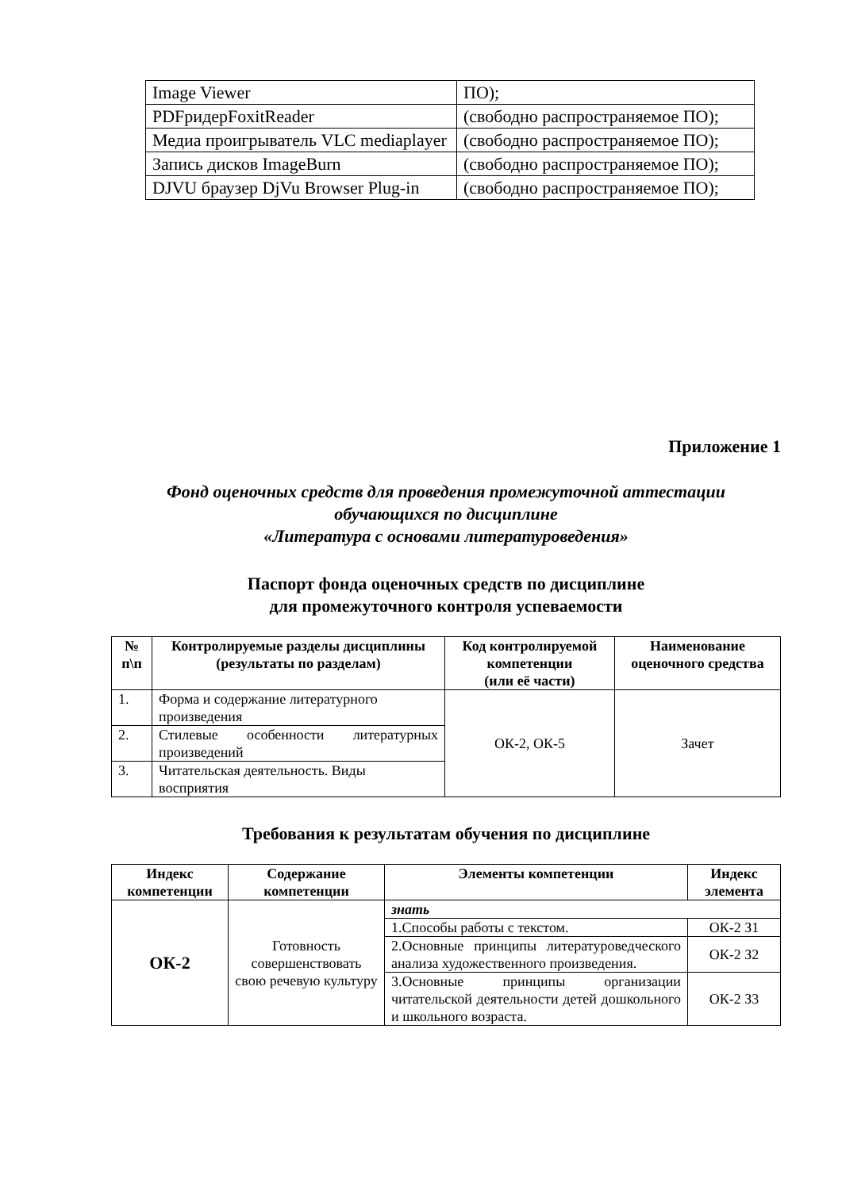| Image Viewer | ПО); |
| PDFридерFoxitReader | (свободно распространяемое ПО); |
| Медиа проигрыватель VLC mediaplayer | (свободно распространяемое ПО); |
| Запись дисков ImageBurn | (свободно распространяемое ПО); |
| DJVU браузер DjVu Browser Plug-in | (свободно распространяемое ПО); |
Приложение 1
Фонд оценочных средств для проведения промежуточной аттестации
обучающихся по дисциплине
«Литература с основами литературоведения»
Паспорт фонда оценочных средств по дисциплине
для промежуточного контроля успеваемости
| № п\п | Контролируемые разделы дисциплины (результаты по разделам) | Код контролируемой компетенции (или её части) | Наименование оценочного средства |
| --- | --- | --- | --- |
| 1. | Форма и содержание литературного произведения | ОК-2, ОК-5 | Зачет |
| 2. | Стилевые особенности литературных произведений | | |
| 3. | Читательская деятельность. Виды восприятия | | |
Требования к результатам обучения по дисциплине
| Индекс компетенции | Содержание компетенции | Элементы компетенции | Индекс элемента |
| --- | --- | --- | --- |
| ОК-2 | Готовность совершенствовать свою речевую культуру | знать | |
| | | 1.Способы работы с текстом. | ОК-2 З1 |
| | | 2.Основные принципы литературоведческого анализа художественного произведения. | ОК-2 З2 |
| | | 3.Основные принципы организации читательской деятельности детей дошкольного и школьного возраста. | ОК-2 З3 |